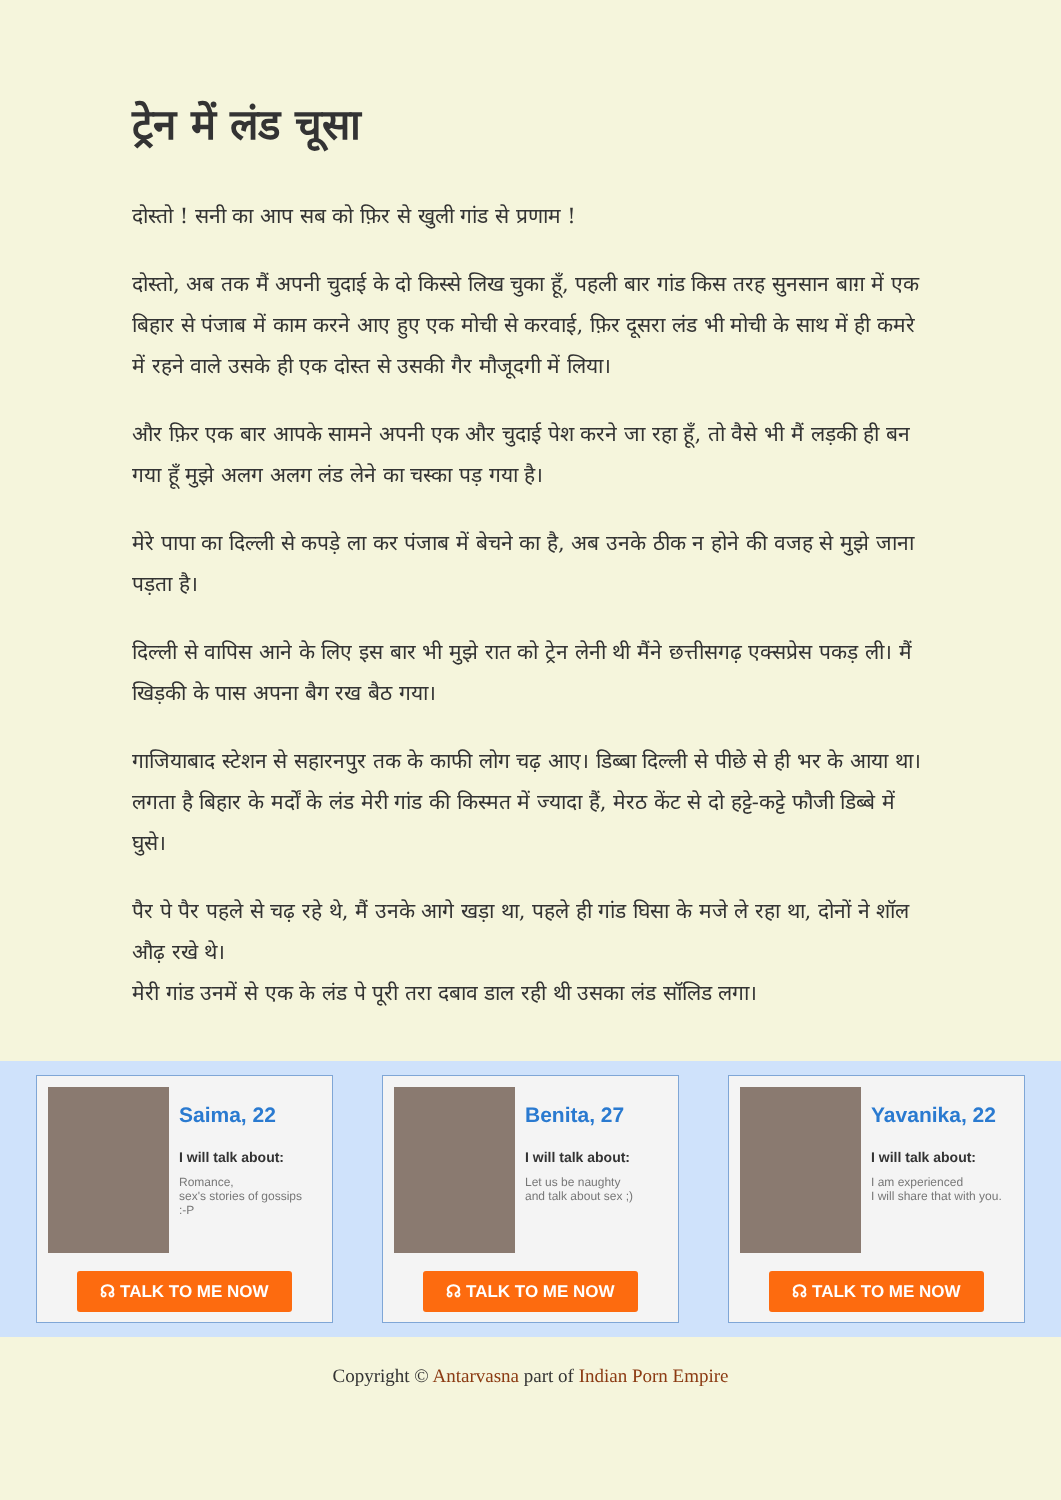ट्रेन में लंड चूसा
दोस्तो ! सनी का आप सब को फ़िर से खुली गांड से प्रणाम !
दोस्तो, अब तक मैं अपनी चुदाई के दो किस्से लिख चुका हूँ, पहली बार गांड किस तरह सुनसान बाग़ में एक बिहार से पंजाब में काम करने आए हुए एक मोची से करवाई, फ़िर दूसरा लंड भी मोची के साथ में ही कमरे में रहने वाले उसके ही एक दोस्त से उसकी गैर मौजूदगी में लिया।
और फ़िर एक बार आपके सामने अपनी एक और चुदाई पेश करने जा रहा हूँ, तो वैसे भी मैं लड़की ही बन गया हूँ मुझे अलग अलग लंड लेने का चस्का पड़ गया है।
मेरे पापा का दिल्ली से कपड़े ला कर पंजाब में बेचने का है, अब उनके ठीक न होने की वजह से मुझे जाना पड़ता है।
दिल्ली से वापिस आने के लिए इस बार भी मुझे रात को ट्रेन लेनी थी मैंने छत्तीसगढ़ एक्सप्रेस पकड़ ली। मैं खिड़की के पास अपना बैग रख बैठ गया।
गाजियाबाद स्टेशन से सहारनपुर तक के काफी लोग चढ़ आए। डिब्बा दिल्ली से पीछे से ही भर के आया था।
लगता है बिहार के मर्दों के लंड मेरी गांड की किस्मत में ज्यादा हैं, मेरठ केंट से दो हट्टे-कट्टे फौजी डिब्बे में घुसे।
पैर पे पैर पहले से चढ़ रहे थे, मैं उनके आगे खड़ा था, पहले ही गांड घिसा के मजे ले रहा था, दोनों ने शॉल औढ़ रखे थे।
मेरी गांड उनमें से एक के लंड पे पूरी तरा दबाव डाल रही थी उसका लंड सॉलिड लगा।
Saima, 22
I will talk about:
Romance,
sex's stories of gossips
:-P
☊ TALK TO ME NOW
Benita, 27
I will talk about:
Let us be naughty
and talk about sex ;)
☊ TALK TO ME NOW
Yavanika, 22
I will talk about:
I am experienced
I will share that with you.
☊ TALK TO ME NOW
Copyright © Antarvasna part of Indian Porn Empire